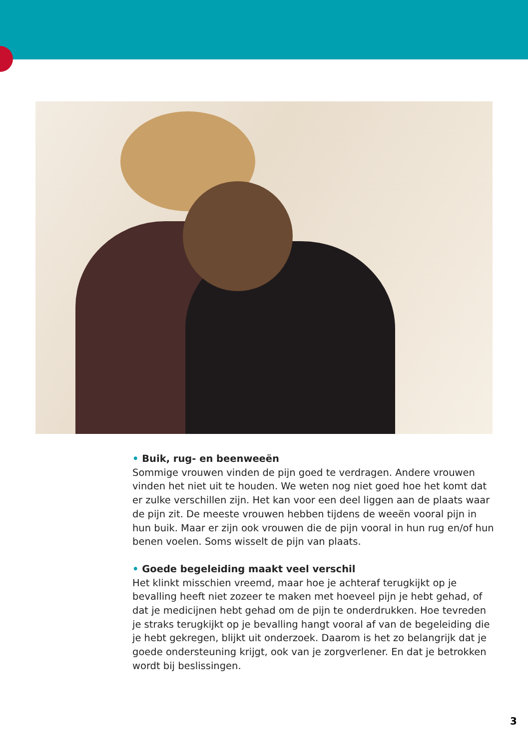• Buik, rug- en beenweeën
Sommige vrouwen vinden de pijn goed te verdragen. Andere vrouwen vinden het niet uit te houden. We weten nog niet goed hoe het komt dat er zulke verschillen zijn. Het kan voor een deel liggen aan de plaats waar de pijn zit. De meeste vrouwen hebben tijdens de weeën vooral pijn in hun buik. Maar er zijn ook vrouwen die de pijn vooral in hun rug en/of hun benen voelen. Soms wisselt de pijn van plaats.
• Goede begeleiding maakt veel verschil
Het klinkt misschien vreemd, maar hoe je achteraf terugkijkt op je bevalling heeft niet zozeer te maken met hoeveel pijn je hebt gehad, of dat je medicijnen hebt gehad om de pijn te onderdrukken. Hoe tevreden je straks terugkijkt op je bevalling hangt vooral af van de begeleiding die je hebt gekregen, blijkt uit onderzoek. Daarom is het zo belangrijk dat je goede ondersteuning krijgt, ook van je zorgverlener. En dat je betrokken wordt bij beslissingen.
3